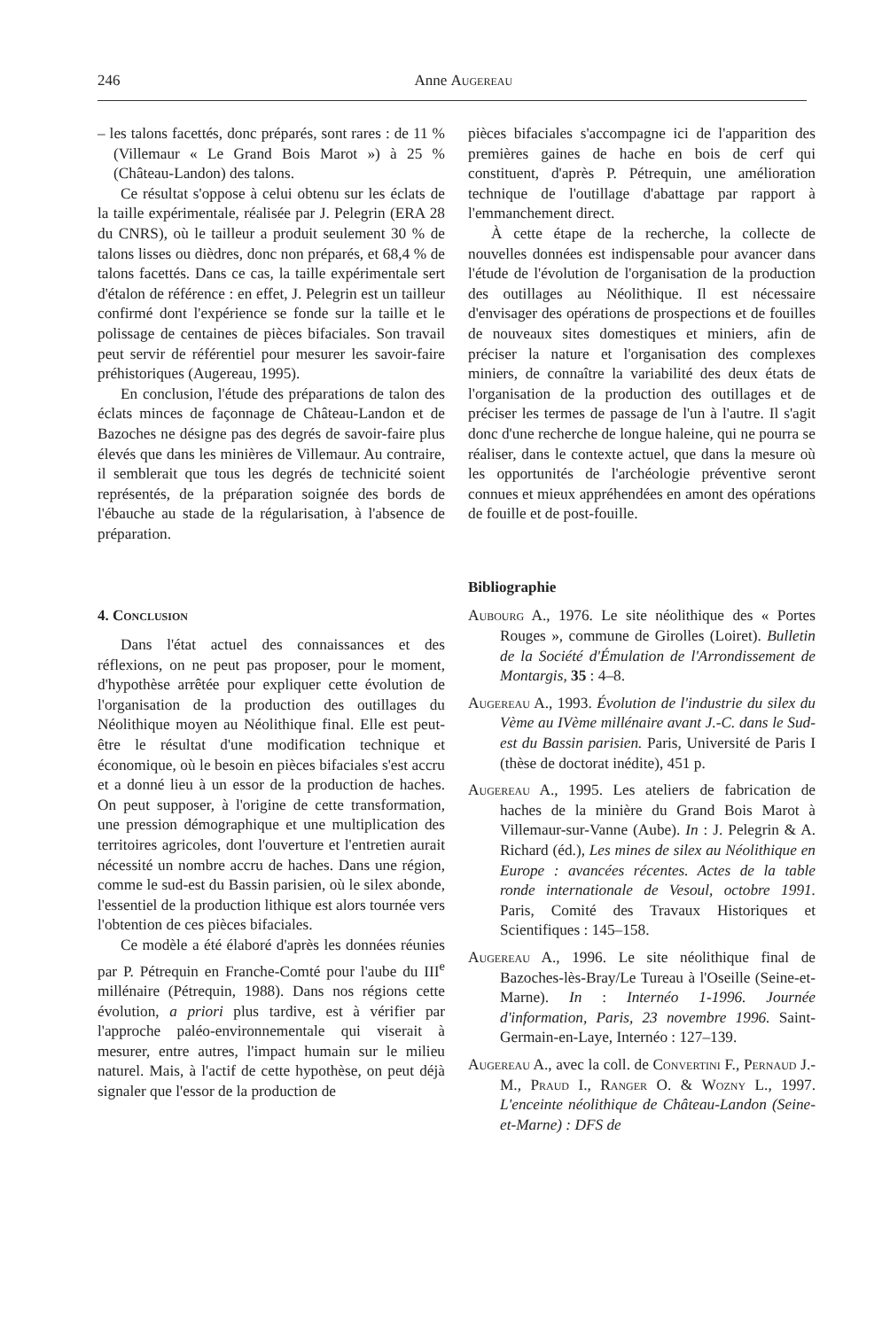246 Anne Augereau
– les talons facettés, donc préparés, sont rares : de 11 % (Villemaur « Le Grand Bois Marot ») à 25 % (Château-Landon) des talons.
Ce résultat s'oppose à celui obtenu sur les éclats de la taille expérimentale, réalisée par J. Pelegrin (ERA 28 du CNRS), où le tailleur a produit seulement 30 % de talons lisses ou dièdres, donc non préparés, et 68,4 % de talons facettés. Dans ce cas, la taille expérimentale sert d'étalon de référence : en effet, J. Pelegrin est un tailleur confirmé dont l'expérience se fonde sur la taille et le polissage de centaines de pièces bifaciales. Son travail peut servir de référentiel pour mesurer les savoir-faire préhistoriques (Augereau, 1995).
En conclusion, l'étude des préparations de talon des éclats minces de façonnage de Château-Landon et de Bazoches ne désigne pas des degrés de savoir-faire plus élevés que dans les minières de Villemaur. Au contraire, il semblerait que tous les degrés de technicité soient représentés, de la préparation soignée des bords de l'ébauche au stade de la régularisation, à l'absence de préparation.
4. Conclusion
Dans l'état actuel des connaissances et des réflexions, on ne peut pas proposer, pour le moment, d'hypothèse arrêtée pour expliquer cette évolution de l'organisation de la production des outillages du Néolithique moyen au Néolithique final. Elle est peut-être le résultat d'une modification technique et économique, où le besoin en pièces bifaciales s'est accru et a donné lieu à un essor de la production de haches. On peut supposer, à l'origine de cette transformation, une pression démographique et une multiplication des territoires agricoles, dont l'ouverture et l'entretien aurait nécessité un nombre accru de haches. Dans une région, comme le sud-est du Bassin parisien, où le silex abonde, l'essentiel de la production lithique est alors tournée vers l'obtention de ces pièces bifaciales.
Ce modèle a été élaboré d'après les données réunies par P. Pétrequin en Franche-Comté pour l'aube du III<sup>e</sup> millénaire (Pétrequin, 1988). Dans nos régions cette évolution, a priori plus tardive, est à vérifier par l'approche paléo-environnementale qui viserait à mesurer, entre autres, l'impact humain sur le milieu naturel. Mais, à l'actif de cette hypothèse, on peut déjà signaler que l'essor de la production de
pièces bifaciales s'accompagne ici de l'apparition des premières gaines de hache en bois de cerf qui constituent, d'après P. Pétrequin, une amélioration technique de l'outillage d'abattage par rapport à l'emmanchement direct.
À cette étape de la recherche, la collecte de nouvelles données est indispensable pour avancer dans l'étude de l'évolution de l'organisation de la production des outillages au Néolithique. Il est nécessaire d'envisager des opérations de prospections et de fouilles de nouveaux sites domestiques et miniers, afin de préciser la nature et l'organisation des complexes miniers, de connaître la variabilité des deux états de l'organisation de la production des outillages et de préciser les termes de passage de l'un à l'autre. Il s'agit donc d'une recherche de longue haleine, qui ne pourra se réaliser, dans le contexte actuel, que dans la mesure où les opportunités de l'archéologie préventive seront connues et mieux appréhendées en amont des opérations de fouille et de post-fouille.
Bibliographie
Aubourg A., 1976. Le site néolithique des « Portes Rouges », commune de Girolles (Loiret). Bulletin de la Société d'Émulation de l'Arrondissement de Montargis, 35 : 4–8.
Augereau A., 1993. Évolution de l'industrie du silex du Vème au IVème millénaire avant J.-C. dans le Sud-est du Bassin parisien. Paris, Université de Paris I (thèse de doctorat inédite), 451 p.
Augereau A., 1995. Les ateliers de fabrication de haches de la minière du Grand Bois Marot à Villemaur-sur-Vanne (Aube). In : J. Pelegrin & A. Richard (éd.), Les mines de silex au Néolithique en Europe : avancées récentes. Actes de la table ronde internationale de Vesoul, octobre 1991. Paris, Comité des Travaux Historiques et Scientifiques : 145–158.
Augereau A., 1996. Le site néolithique final de Bazoches-lès-Bray/Le Tureau à l'Oseille (Seine-et-Marne). In : Internéo 1-1996. Journée d'information, Paris, 23 novembre 1996. Saint-Germain-en-Laye, Internéo : 127–139.
Augereau A., avec la coll. de Convertini F., Pernaud J.-M., Praud I., Ranger O. & Wozny L., 1997. L'enceinte néolithique de Château-Landon (Seine-et-Marne) : DFS de